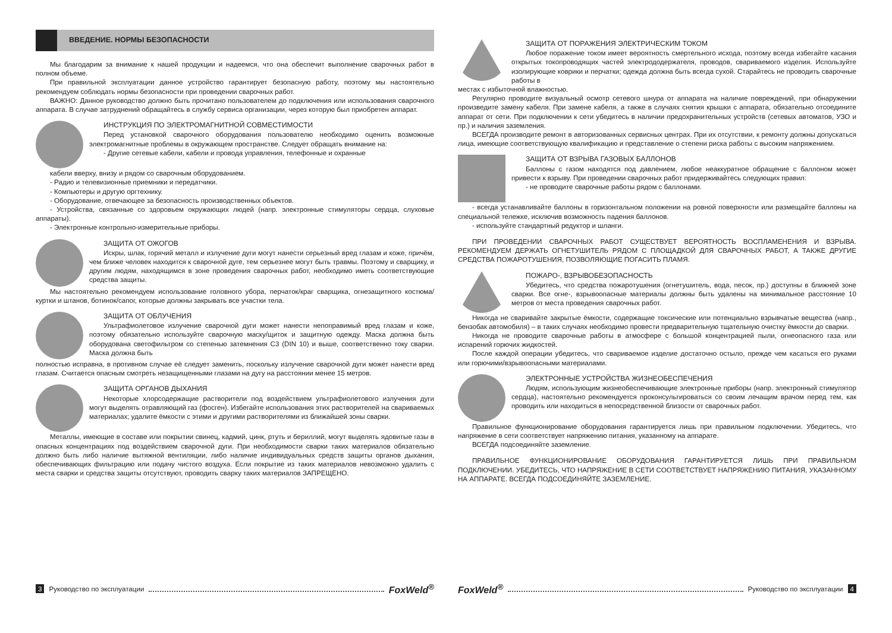ВВЕДЕНИЕ. НОРМЫ БЕЗОПАСНОСТИ
Мы благодарим за внимание к нашей продукции и надеемся, что она обеспечит выполнение сварочных работ в полном объеме.
При правильной эксплуатации данное устройство гарантирует безопасную работу, поэтому мы настоятельно рекомендуем соблюдать нормы безопасности при проведении сварочных работ.
ВАЖНО: Данное руководство должно быть прочитано пользователем до подключения или использования сварочного аппарата. В случае затруднений обращайтесь в службу сервиса организации, через которую был приобретен аппарат.
ИНСТРУКЦИЯ ПО ЭЛЕКТРОМАГНИТНОЙ СОВМЕСТИМОСТИ
Перед установкой сварочного оборудования пользователю необходимо оценить возможные электромагнитные проблемы в окружающем пространстве. Следует обращать внимание на:
- Другие сетевые кабели, кабели и провода управления, телефонные и охранные
кабели вверху, внизу и рядом со сварочным оборудованием.
- Радио и телевизионные приемники и передатчики.
- Компьютеры и другую оргтехнику.
- Оборудование, отвечающее за безопасность производственных объектов.
- Устройства, связанные со здоровьем окружающих людей (напр. электронные стимуляторы сердца, слуховые аппараты).
- Электронные контрольно-измерительные приборы.
ЗАЩИТА ОТ ОЖОГОВ
Искры, шлак, горячий металл и излучение дуги могут нанести серьезный вред глазам и коже, причём, чем ближе человек находится к сварочной дуге, тем серьезнее могут быть травмы. Поэтому и сварщику, и другим людям, находящимся в зоне проведения сварочных работ, необходимо иметь соответствующие средства защиты.
Мы настоятельно рекомендуем использование головного убора, перчаток/краг сварщика, огнезащитного костюма/куртки и штанов, ботинок/сапог, которые должны закрывать все участки тела.
ЗАЩИТА ОТ ОБЛУЧЕНИЯ
Ультрафиолетовое излучение сварочной дуги может нанести непоправимый вред глазам и коже, поэтому обязательно используйте сварочную маску/щиток и защитную одежду. Маска должна быть оборудована светофильтром со степенью затемнения C3 (DIN 10) и выше, соответственно току сварки. Маска должна быть
полностью исправна, в противном случае её следует заменить, поскольку излучение сварочной дуги может нанести вред глазам. Считается опасным смотреть незащищенными глазами на дугу на расстоянии менее 15 метров.
ЗАЩИТА ОРГАНОВ ДЫХАНИЯ
Некоторые хлорсодержащие растворители под воздействием ультрафиолетового излучения дуги могут выделять отравляющий газ (фосген). Избегайте использования этих растворителей на свариваемых материалах; удалите ёмкости с этими и другими растворителями из ближайшей зоны сварки.
Металлы, имеющие в составе или покрытии свинец, кадмий, цинк, ртуть и бериллий, могут выделять ядовитые газы в опасных концентрациях под воздействием сварочной дуги. При необходимости сварки таких материалов обязательно должно быть либо наличие вытяжной вентиляции, либо наличие индивидуальных средств защиты органов дыхания, обеспечивающих фильтрацию или подачу чистого воздуха. Если покрытие из таких материалов невозможно удалить с места сварки и средства защиты отсутствуют, проводить сварку таких материалов ЗАПРЕЩЕНО.
3 Руководство по эксплуатации FoxWeld<sup>®</sup>
ЗАЩИТА ОТ ПОРАЖЕНИЯ ЭЛЕКТРИЧЕСКИМ ТОКОМ
Любое поражение током имеет вероятность смертельного исхода, поэтому всегда избегайте касания открытых токопроводящих частей электрододержателя, проводов, свариваемого изделия. Используйте изолирующие коврики и перчатки; одежда должна быть всегда сухой. Старайтесь не проводить сварочные работы в
местах с избыточной влажностью.
Регулярно проводите визуальный осмотр сетевого шнура от аппарата на наличие повреждений, при обнаружении произведите замену кабеля. При замене кабеля, а также в случаях снятия крышки с аппарата, обязательно отсоедините аппарат от сети. При подключении к сети убедитесь в наличии предохранительных устройств (сетевых автоматов, УЗО и пр.) и наличия заземления.
ВСЕГДА производите ремонт в авторизованных сервисных центрах. При их отсутствии, к ремонту должны допускаться лица, имеющие соответствующую квалификацию и представление о степени риска работы с высоким напряжением.
ЗАЩИТА ОТ ВЗРЫВА ГАЗОВЫХ БАЛЛОНОВ
Баллоны с газом находятся под давлением, любое неаккуратное обращение с баллоном может привести к взрыву. При проведении сварочных работ придерживайтесь следующих правил:
- не проводите сварочные работы рядом с баллонами.
- всегда устанавливайте баллоны в горизонтальном положении на ровной поверхности или размещайте баллоны на специальной тележке, исключив возможность падения баллонов.
- используйте стандартный редуктор и шланги.
ПРИ ПРОВЕДЕНИИ СВАРОЧНЫХ РАБОТ СУЩЕСТВУЕТ ВЕРОЯТНОСТЬ ВОСПЛАМЕНЕНИЯ И ВЗРЫВА. РЕКОМЕНДУЕМ ДЕРЖАТЬ ОГНЕТУШИТЕЛЬ РЯДОМ С ПЛОЩАДКОЙ ДЛЯ СВАРОЧНЫХ РАБОТ, А ТАКЖЕ ДРУГИЕ СРЕДСТВА ПОЖАРОТУШЕНИЯ, ПОЗВОЛЯЮЩИЕ ПОГАСИТЬ ПЛАМЯ.
ПОЖАРО-, ВЗРЫВОБЕЗОПАСНОСТЬ
Убедитесь, что средства пожаротушения (огнетушитель, вода, песок, пр.) доступны в ближней зоне сварки. Все огне-, взрывоопасные материалы должны быть удалены на минимальное расстояние 10 метров от места проведения сварочных работ.
Никогда не сваривайте закрытые ёмкости, содержащие токсические или потенциально взрывчатые вещества (напр., бензобак автомобиля) – в таких случаях необходимо провести предварительную тщательную очистку ёмкости до сварки.
Никогда не проводите сварочные работы в атмосфере с большой концентрацией пыли, огнеопасного газа или испарений горючих жидкостей.
После каждой операции убедитесь, что свариваемое изделие достаточно остыло, прежде чем касаться его руками или горючими/взрывоопасными материалами.
ЭЛЕКТРОННЫЕ УСТРОЙСТВА ЖИЗНЕОБЕСПЕЧЕНИЯ
Людям, использующим жизнеобеспечивающие электронные приборы (напр. электронный стимулятор сердца), настоятельно рекомендуется проконсультироваться со своим лечащим врачом перед тем, как проводить или находиться в непосредственной близости от сварочных работ.
Правильное функционирование оборудования гарантируется лишь при правильном подключении. Убедитесь, что напряжение в сети соответствует напряжению питания, указанному на аппарате.
ВСЕГДА подсоединяйте заземление.
ПРАВИЛЬНОЕ ФУНКЦИОНИРОВАНИЕ ОБОРУДОВАНИЯ ГАРАНТИРУЕТСЯ ЛИШЬ ПРИ ПРАВИЛЬНОМ ПОДКЛЮЧЕНИИ. УБЕДИТЕСЬ, ЧТО НАПРЯЖЕНИЕ В СЕТИ СООТВЕТСТВУЕТ НАПРЯЖЕНИЮ ПИТАНИЯ, УКАЗАННОМУ НА АППАРАТЕ. ВСЕГДА ПОДСОЕДИНЯЙТЕ ЗАЗЕМЛЕНИЕ.
FoxWeld<sup>®</sup> Руководство по эксплуатации 4